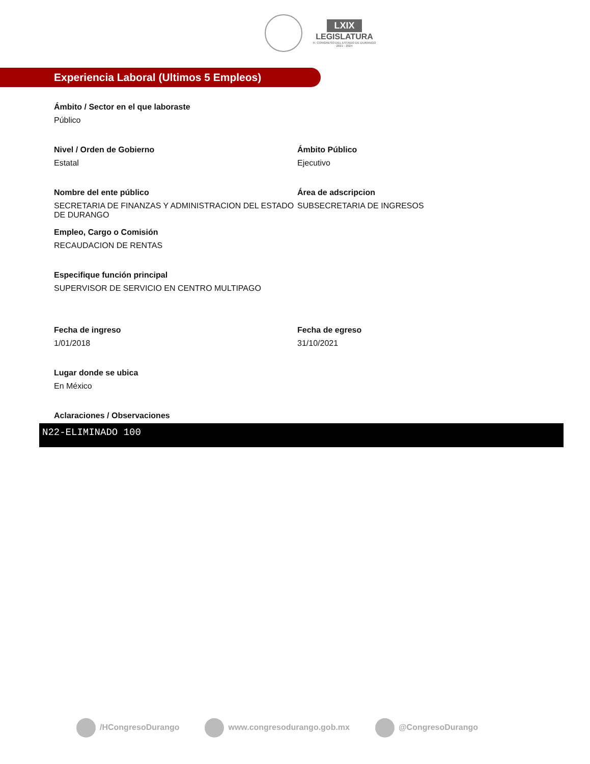LXIX
LEGISLATURA
H. CONGRESO DEL ESTADO DE DURANGO
2021 - 2024
Experiencia Laboral (Ultimos 5 Empleos)
Ámbito / Sector en el que laboraste
Público
Nivel / Orden de Gobierno
Estatal
Ámbito Público
Ejecutivo
Nombre del ente público
SECRETARIA DE FINANZAS Y ADMINISTRACION DEL ESTADO DE DURANGO
Área de adscripcion
SUBSECRETARIA DE INGRESOS
Empleo, Cargo o Comisión
RECAUDACION DE RENTAS
Especifique función principal
SUPERVISOR DE SERVICIO EN CENTRO MULTIPAGO
Fecha de ingreso
1/01/2018
Fecha de egreso
31/10/2021
Lugar donde se ubica
En México
Aclaraciones / Observaciones
N22-ELIMINADO 100
/HCongresoDurango www.congresodurango.gob.mx @CongresoDurango